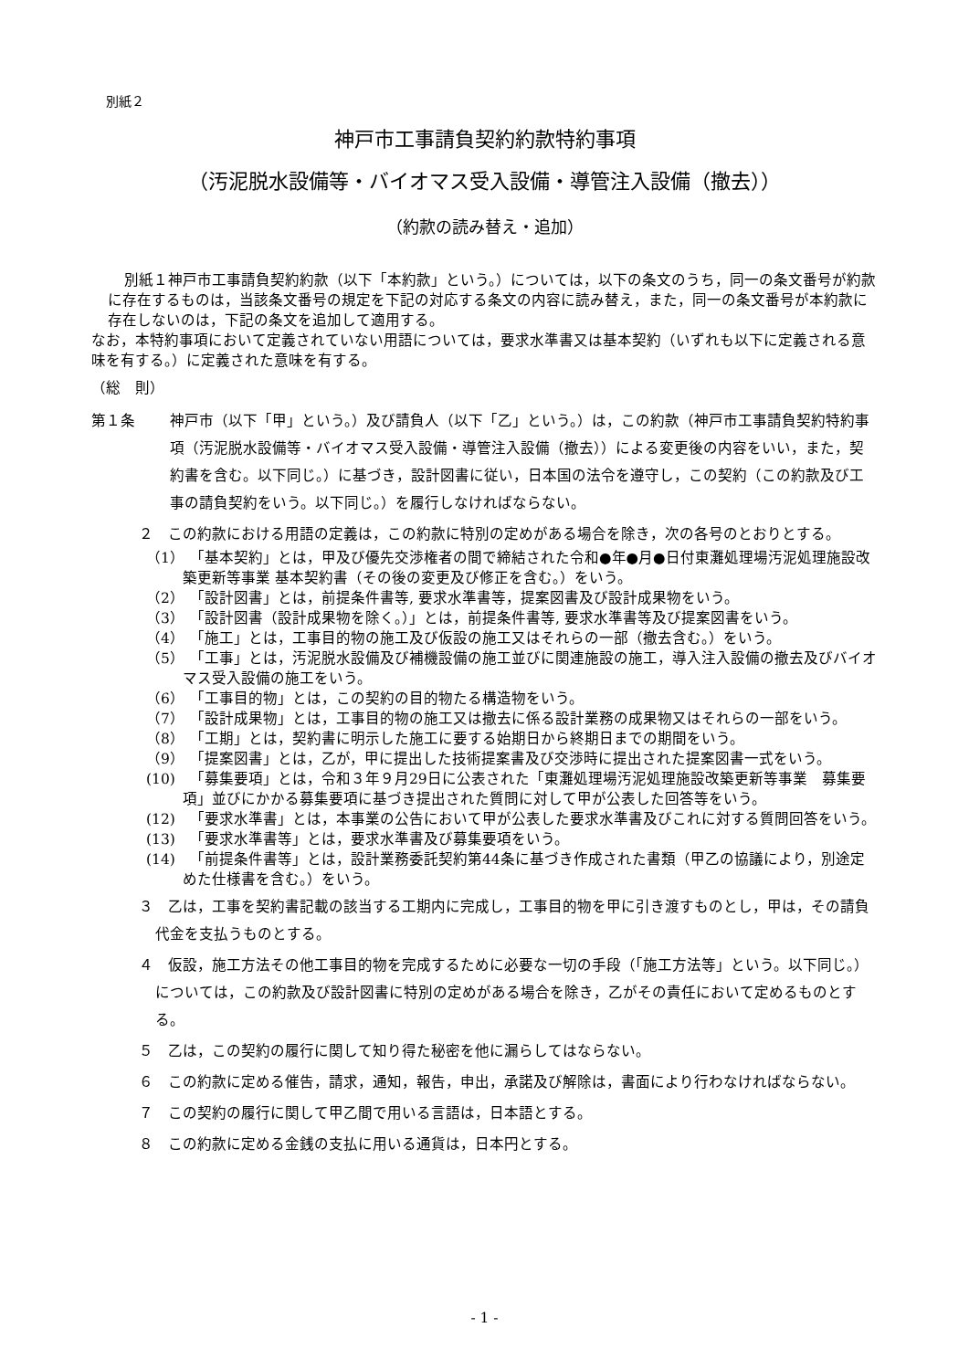別紙２
神戸市工事請負契約約款特約事項
（汚泥脱水設備等・バイオマス受入設備・導管注入設備（撤去））
（約款の読み替え・追加）
別紙１神戸市工事請負契約約款（以下「本約款」という。）については，以下の条文のうち，同一の条文番号が約款に存在するものは，当該条文番号の規定を下記の対応する条文の内容に読み替え，また，同一の条文番号が本約款に存在しないのは，下記の条文を追加して適用する。
なお，本特約事項において定義されていない用語については，要求水準書又は基本契約（いずれも以下に定義される意味を有する。）に定義された意味を有する。
（総　則）
第１条 神戸市（以下「甲」という。）及び請負人（以下「乙」という。）は，この約款（神戸市工事請負契約特約事項（汚泥脱水設備等・バイオマス受入設備・導管注入設備（撤去））による変更後の内容をいい，また，契約書を含む。以下同じ。）に基づき，設計図書に従い，日本国の法令を遵守し，この契約（この約款及び工事の請負契約をいう。以下同じ。）を履行しなければならない。
２　この約款における用語の定義は，この約款に特別の定めがある場合を除き，次の各号のとおりとする。
（1）　「基本契約」とは，甲及び優先交渉権者の間で締結された令和●年●月●日付東灘処理場汚泥処理施設改築更新等事業 基本契約書（その後の変更及び修正を含む。）をいう。
（2）　「設計図書」とは，前提条件書等, 要求水準書等，提案図書及び設計成果物をいう。
（3）　「設計図書（設計成果物を除く。）」とは，前提条件書等, 要求水準書等及び提案図書をいう。
（4）　「施工」とは，工事目的物の施工及び仮設の施工又はそれらの一部（撤去含む。）をいう。
（5）　「工事」とは，汚泥脱水設備及び補機設備の施工並びに関連施設の施工，導入注入設備の撤去及びバイオマス受入設備の施工をいう。
（6）　「工事目的物」とは，この契約の目的物たる構造物をいう。
（7）　「設計成果物」とは，工事目的物の施工又は撤去に係る設計業務の成果物又はそれらの一部をいう。
（8）　「工期」とは，契約書に明示した施工に要する始期日から終期日までの期間をいう。
（9）　「提案図書」とは，乙が，甲に提出した技術提案書及び交渉時に提出された提案図書一式をいう。
(10)　「募集要項」とは，令和３年９月29日に公表された「東灘処理場汚泥処理施設改築更新等事業　募集要項」並びにかかる募集要項に基づき提出された質問に対して甲が公表した回答等をいう。
(12)　「要求水準書」とは，本事業の公告において甲が公表した要求水準書及びこれに対する質問回答をいう。
(13)　「要求水準書等」とは，要求水準書及び募集要項をいう。
(14)　「前提条件書等」とは，設計業務委託契約第44条に基づき作成された書類（甲乙の協議により，別途定めた仕様書を含む。）をいう。
３　乙は，工事を契約書記載の該当する工期内に完成し，工事目的物を甲に引き渡すものとし，甲は，その請負代金を支払うものとする。
４　仮設，施工方法その他工事目的物を完成するために必要な一切の手段（「施工方法等」という。以下同じ。）については，この約款及び設計図書に特別の定めがある場合を除き，乙がその責任において定めるものとする。
５　乙は，この契約の履行に関して知り得た秘密を他に漏らしてはならない。
６　この約款に定める催告，請求，通知，報告，申出，承諾及び解除は，書面により行わなければならない。
７　この契約の履行に関して甲乙間で用いる言語は，日本語とする。
８　この約款に定める金銭の支払に用いる通貨は，日本円とする。
- 1 -